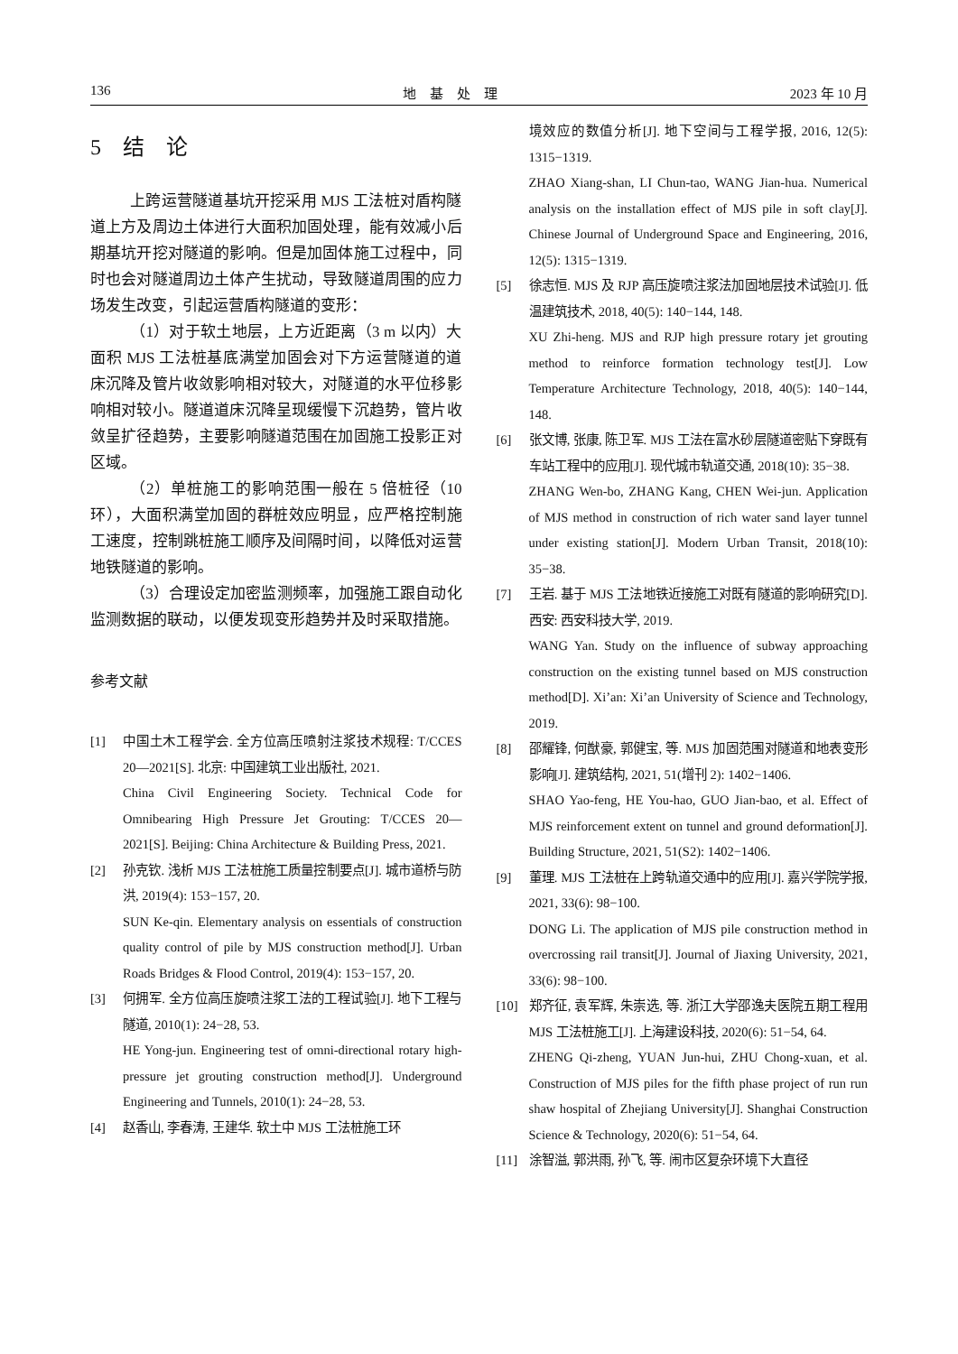136 地　基　处　理 2023 年 10 月
5　结　论
上跨运营隧道基坑开挖采用 MJS 工法桩对盾构隧道上方及周边土体进行大面积加固处理，能有效减小后期基坑开挖对隧道的影响。但是加固体施工过程中，同时也会对隧道周边土体产生扰动，导致隧道周围的应力场发生改变，引起运营盾构隧道的变形：
（1）对于软土地层，上方近距离（3 m 以内）大面积 MJS 工法桩基底满堂加固会对下方运营隧道的道床沉降及管片收敛影响相对较大，对隧道的水平位移影响相对较小。隧道道床沉降呈现缓慢下沉趋势，管片收敛呈扩径趋势，主要影响隧道范围在加固施工投影正对区域。
（2）单桩施工的影响范围一般在 5 倍桩径（10 环），大面积满堂加固的群桩效应明显，应严格控制施工速度，控制跳桩施工顺序及间隔时间，以降低对运营地铁隧道的影响。
（3）合理设定加密监测频率，加强施工跟自动化监测数据的联动，以便发现变形趋势并及时采取措施。
参考文献
[1] 中国土木工程学会. 全方位高压喷射注浆技术规程: T/CCES 20—2021[S]. 北京: 中国建筑工业出版社, 2021.
China Civil Engineering Society. Technical Code for Omnibearing High Pressure Jet Grouting: T/CCES 20—2021[S]. Beijing: China Architecture & Building Press, 2021.
[2] 孙克钦. 浅析 MJS 工法桩施工质量控制要点[J]. 城市道桥与防洪, 2019(4): 153−157, 20.
SUN Ke-qin. Elementary analysis on essentials of construction quality control of pile by MJS construction method[J]. Urban Roads Bridges & Flood Control, 2019(4): 153−157, 20.
[3] 何拥军. 全方位高压旋喷注浆工法的工程试验[J]. 地下工程与隧道, 2010(1): 24−28, 53.
HE Yong-jun. Engineering test of omni-directional rotary high-pressure jet grouting construction method[J]. Underground Engineering and Tunnels, 2010(1): 24−28, 53.
[4] 赵香山, 李春涛, 王建华. 软土中 MJS 工法桩施工环
境效应的数值分析[J]. 地下空间与工程学报, 2016, 12(5): 1315−1319.
ZHAO Xiang-shan, LI Chun-tao, WANG Jian-hua. Numerical analysis on the installation effect of MJS pile in soft clay[J]. Chinese Journal of Underground Space and Engineering, 2016, 12(5): 1315−1319.
[5] 徐志恒. MJS 及 RJP 高压旋喷注浆法加固地层技术试验[J]. 低温建筑技术, 2018, 40(5): 140−144, 148.
XU Zhi-heng. MJS and RJP high pressure rotary jet grouting method to reinforce formation technology test[J]. Low Temperature Architecture Technology, 2018, 40(5): 140−144, 148.
[6] 张文博, 张康, 陈卫军. MJS 工法在富水砂层隧道密贴下穿既有车站工程中的应用[J]. 现代城市轨道交通, 2018(10): 35−38.
ZHANG Wen-bo, ZHANG Kang, CHEN Wei-jun. Application of MJS method in construction of rich water sand layer tunnel under existing station[J]. Modern Urban Transit, 2018(10): 35−38.
[7] 王岩. 基于 MJS 工法地铁近接施工对既有隧道的影响研究[D]. 西安: 西安科技大学, 2019.
WANG Yan. Study on the influence of subway approaching construction on the existing tunnel based on MJS construction method[D]. Xi’an: Xi’an University of Science and Technology, 2019.
[8] 邵耀锋, 何猷豪, 郭健宝, 等. MJS 加固范围对隧道和地表变形影响[J]. 建筑结构, 2021, 51(增刊 2): 1402−1406.
SHAO Yao-feng, HE You-hao, GUO Jian-bao, et al. Effect of MJS reinforcement extent on tunnel and ground deformation[J]. Building Structure, 2021, 51(S2): 1402−1406.
[9] 董理. MJS 工法桩在上跨轨道交通中的应用[J]. 嘉兴学院学报, 2021, 33(6): 98−100.
DONG Li. The application of MJS pile construction method in overcrossing rail transit[J]. Journal of Jiaxing University, 2021, 33(6): 98−100.
[10] 郑齐征, 袁军辉, 朱崇选, 等. 浙江大学邵逸夫医院五期工程用 MJS 工法桩施工[J]. 上海建设科技, 2020(6): 51−54, 64.
ZHENG Qi-zheng, YUAN Jun-hui, ZHU Chong-xuan, et al. Construction of MJS piles for the fifth phase project of run run shaw hospital of Zhejiang University[J]. Shanghai Construction Science & Technology, 2020(6): 51−54, 64.
[11] 涂智溢, 郭洪雨, 孙飞, 等. 闹市区复杂环境下大直径